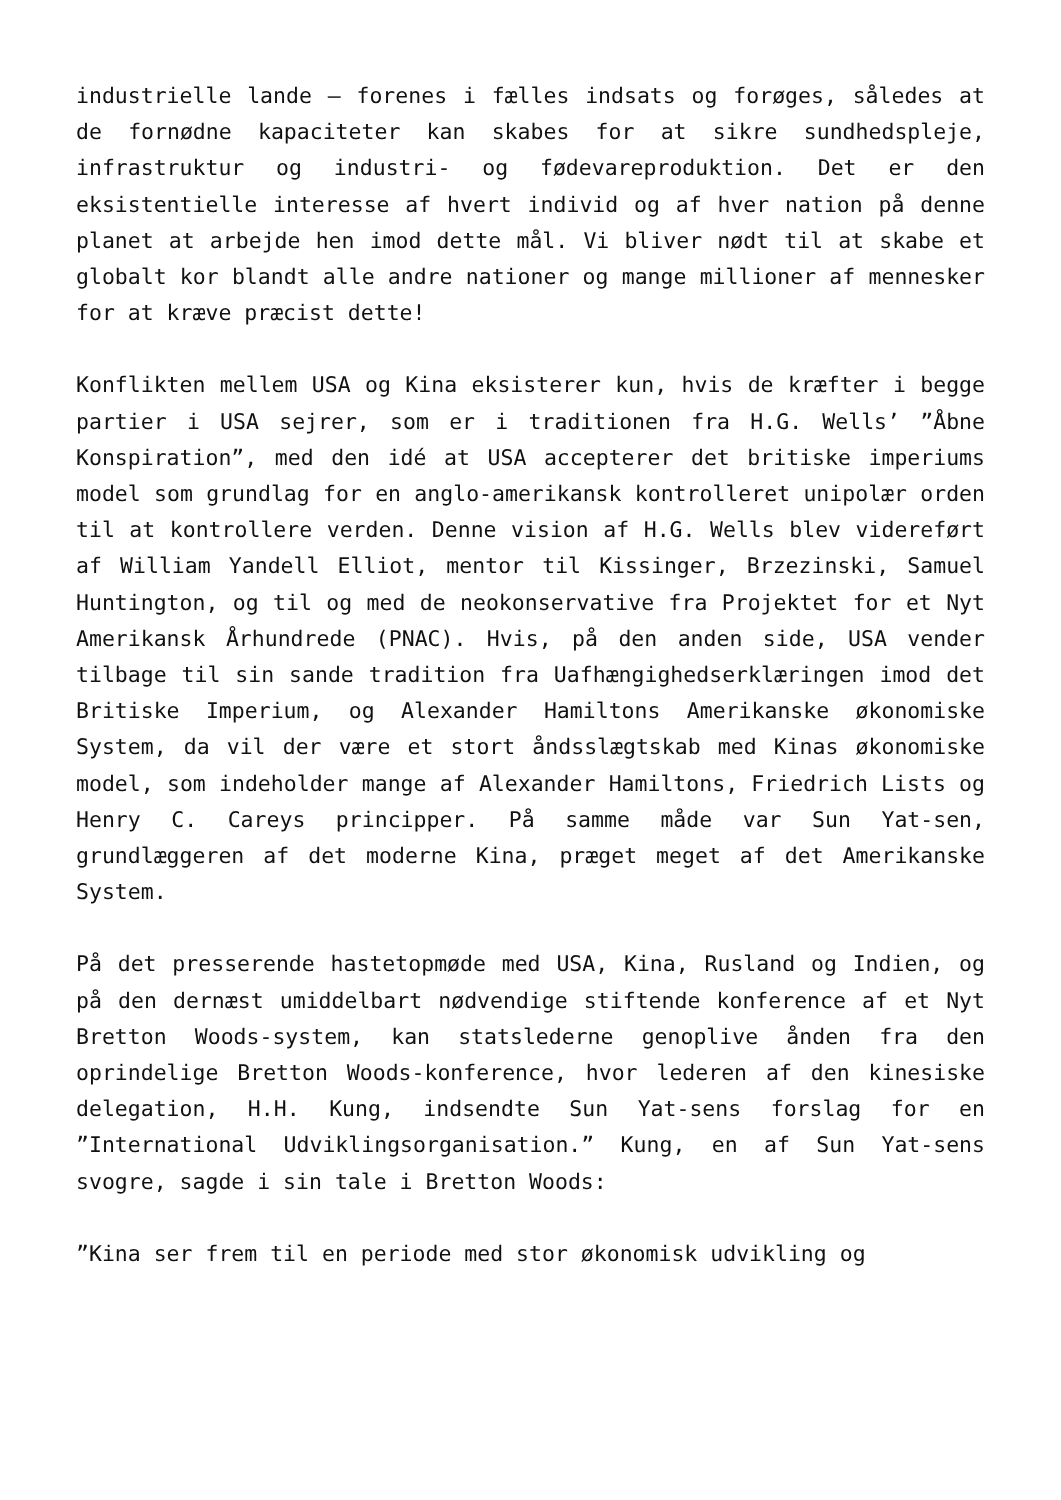industrielle lande – forenes i fælles indsats og forøges, således at de fornødne kapaciteter kan skabes for at sikre sundhedspleje, infrastruktur og industri- og fødevareproduktion. Det er den eksistentielle interesse af hvert individ og af hver nation på denne planet at arbejde hen imod dette mål. Vi bliver nødt til at skabe et globalt kor blandt alle andre nationer og mange millioner af mennesker for at kræve præcist dette!
Konflikten mellem USA og Kina eksisterer kun, hvis de kræfter i begge partier i USA sejrer, som er i traditionen fra H.G. Wells’ ”Åbne Konspiration”, med den idé at USA accepterer det britiske imperiums model som grundlag for en anglo-amerikansk kontrolleret unipolær orden til at kontrollere verden. Denne vision af H.G. Wells blev videreført af William Yandell Elliot, mentor til Kissinger, Brzezinski, Samuel Huntington, og til og med de neokonservative fra Projektet for et Nyt Amerikansk Århundrede (PNAC). Hvis, på den anden side, USA vender tilbage til sin sande tradition fra Uafhængighedserklæringen imod det Britiske Imperium, og Alexander Hamiltons Amerikanske økonomiske System, da vil der være et stort åndsslægtskab med Kinas økonomiske model, som indeholder mange af Alexander Hamiltons, Friedrich Lists og Henry C. Careys principper. På samme måde var Sun Yat-sen, grundlæggeren af det moderne Kina, præget meget af det Amerikanske System.
På det presserende hastetopmøde med USA, Kina, Rusland og Indien, og på den dernæst umiddelbart nødvendige stiftende konference af et Nyt Bretton Woods-system, kan statslederne genoplive ånden fra den oprindelige Bretton Woods-konference, hvor lederen af den kinesiske delegation, H.H. Kung, indsendte Sun Yat-sens forslag for en ”International Udviklingsorganisation.” Kung, en af Sun Yat-sens svogre, sagde i sin tale i Bretton Woods:
”Kina ser frem til en periode med stor økonomisk udvikling og